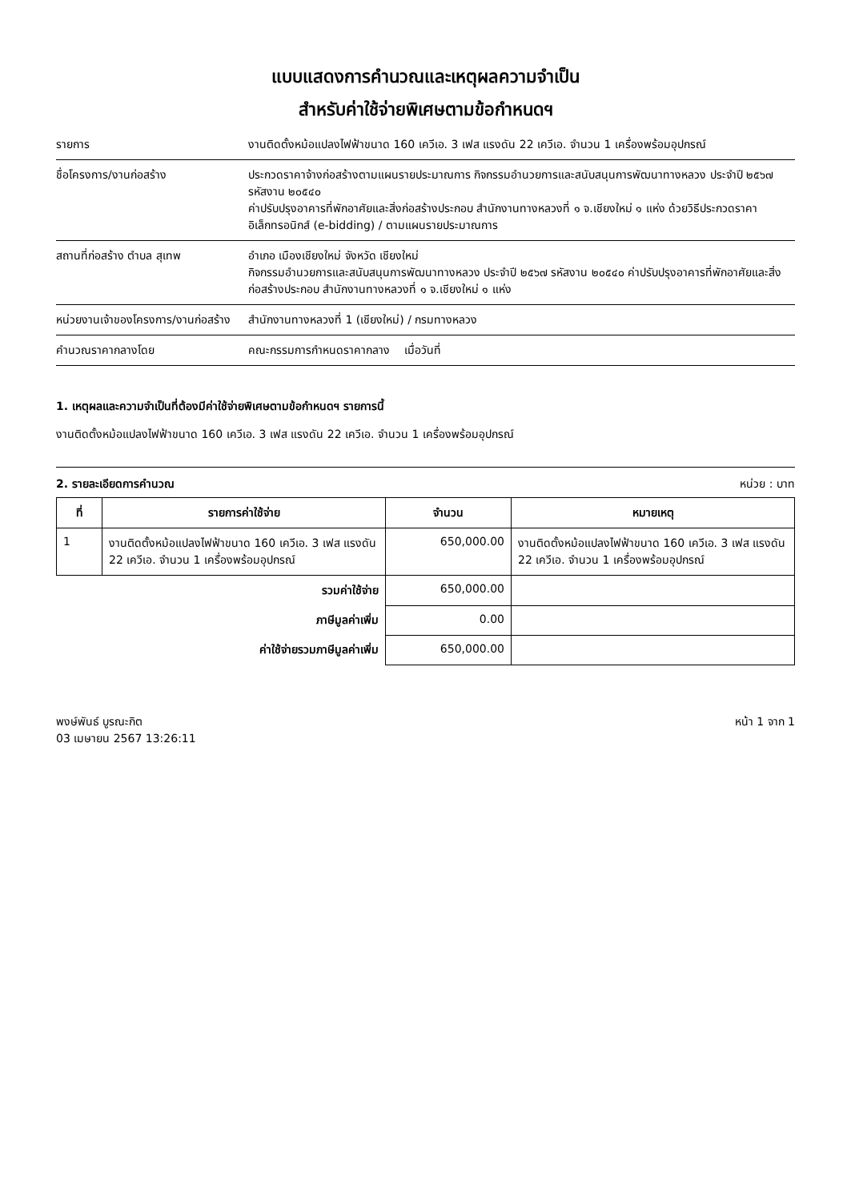แบบแสดงการคำนวณและเหตุผลความจำเป็น
สำหรับค่าใช้จ่ายพิเศษตามข้อกำหนดฯ
รายการ งานติดตั้งหม้อแปลงไฟฟ้าขนาด 160 เควีเอ. 3 เฟส แรงดัน 22 เควีเอ. จำนวน 1 เครื่องพร้อมอุปกรณ์
ชื่อโครงการ/งานก่อสร้าง ประกวดราคาจ้างก่อสร้างตามแผนรายประมาณการ กิจกรรมอำนวยการและสนับสนุนการพัฒนาทางหลวง ประจำปี ๒๕๖๗ รหัสงาน ๒๐๕๔๐
ค่าปรับปรุงอาคารที่พักอาศัยและสิ่งก่อสร้างประกอบ สำนักงานทางหลวงที่ ๑ จ.เชียงใหม่ ๑ แห่ง ด้วยวิธีประกวดราคาอิเล็กทรอนิกส์ (e-bidding) / ตามแผนรายประมาณการ
สถานที่ก่อสร้าง ตำบล สุเทพ อำเภอ เมืองเชียงใหม่ จังหวัด เชียงใหม่
กิจกรรมอำนวยการและสนับสนุนการพัฒนาทางหลวง ประจำปี ๒๕๖๗ รหัสงาน ๒๐๕๔๐ ค่าปรับปรุงอาคารที่พักอาศัยและสิ่งก่อสร้างประกอบ สำนักงานทางหลวงที่ ๑ จ.เชียงใหม่ ๑ แห่ง
หน่วยงานเจ้าของโครงการ/งานก่อสร้าง
สำนักงานทางหลวงที่ 1 (เชียงใหม่) / กรมทางหลวง
คำนวณราคากลางโดย คณะกรรมการกำหนดราคากลาง เมื่อวันที่
1. เหตุผลและความจำเป็นที่ต้องมีค่าใช้จ่ายพิเศษตามข้อกำหนดฯ รายการนี้
งานติดตั้งหม้อแปลงไฟฟ้าขนาด 160 เควีเอ. 3 เฟส แรงดัน 22 เควีเอ. จำนวน 1 เครื่องพร้อมอุปกรณ์
2. รายละเอียดการคำนวณ หน่วย : บาท
| ที่ | รายการค่าใช้จ่าย | จำนวน | หมายเหตุ |
| --- | --- | --- | --- |
| 1 | งานติดตั้งหม้อแปลงไฟฟ้าขนาด 160 เควีเอ. 3 เฟส แรงดัน 22 เควีเอ. จำนวน 1 เครื่องพร้อมอุปกรณ์ | 650,000.00 | งานติดตั้งหม้อแปลงไฟฟ้าขนาด 160 เควีเอ. 3 เฟส แรงดัน 22 เควีเอ. จำนวน 1 เครื่องพร้อมอุปกรณ์ |
| รวมค่าใช้จ่าย | | 650,000.00 | |
| ภาษีมูลค่าเพิ่ม | | 0.00 | |
| ค่าใช้จ่ายรวมภาษีมูลค่าเพิ่ม | | 650,000.00 | |
พงษ์พันธ์ บูรณะกิต
03 เมษายน 2567 13:26:11
หน้า 1 จาก 1